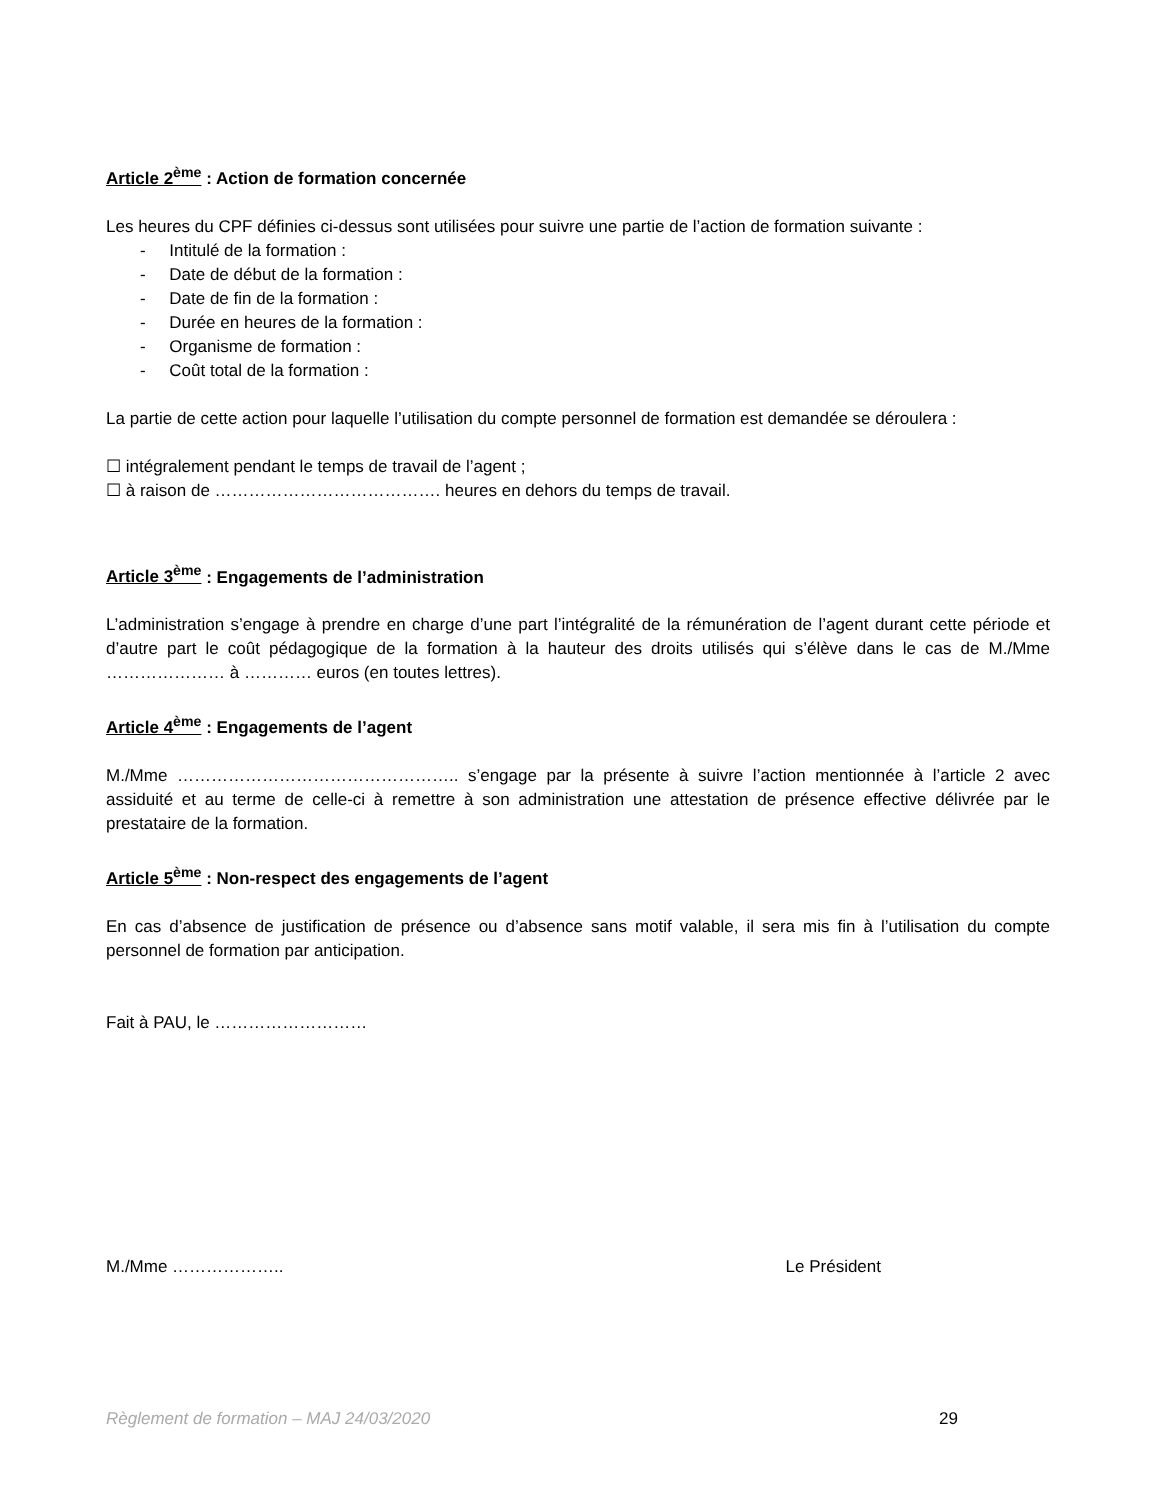Article 2<sup>ème</sup> : Action de formation concernée
Les heures du CPF définies ci-dessus sont utilisées pour suivre une partie de l’action de formation suivante :
- Intitulé de la formation :
- Date de début de la formation :
- Date de fin de la formation :
- Durée en heures de la formation :
- Organisme de formation :
- Coût total de la formation :
La partie de cette action pour laquelle l’utilisation du compte personnel de formation est demandée se déroulera :
☐ intégralement pendant le temps de travail de l’agent ;
☐ à raison de …………………………………. heures en dehors du temps de travail.
Article 3<sup>ème</sup> : Engagements de l’administration
L’administration s’engage à prendre en charge d’une part l’intégralité de la rémunération de l’agent durant cette période et d’autre part le coût pédagogique de la formation à la hauteur des droits utilisés qui s’élève dans le cas de M./Mme ………………… à ………… euros (en toutes lettres).
Article 4<sup>ème</sup> : Engagements de l’agent
M./Mme ………………………………………….. s’engage par la présente à suivre l’action mentionnée à l’article 2 avec assiduité et au terme de celle-ci à remettre à son administration une attestation de présence effective délivrée par le prestataire de la formation.
Article 5<sup>ème</sup> : Non-respect des engagements de l’agent
En cas d’absence de justification de présence ou d’absence sans motif valable, il sera mis fin à l’utilisation du compte personnel de formation par anticipation.
Fait à PAU, le ………………………
M./Mme ……………….. Le Président
Règlement de formation – MAJ 24/03/2020 29